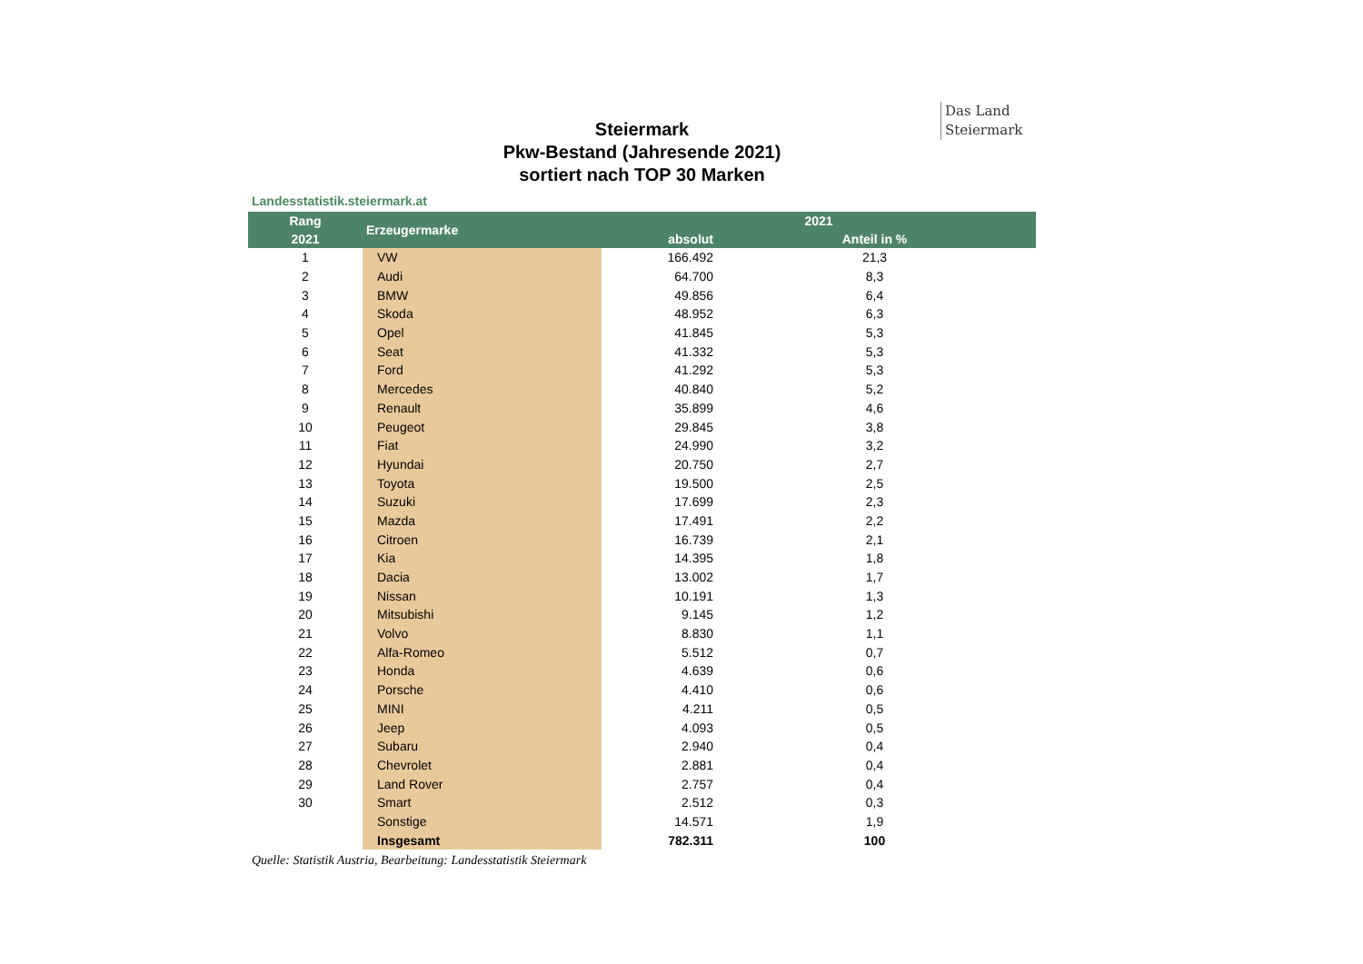Das Land
Steiermark
Steiermark
Pkw-Bestand (Jahresende 2021)
sortiert nach TOP 30 Marken
Landesstatistik.steiermark.at
| Rang | Erzeugermarke | 2021 | | |
| --- | --- | --- | --- | --- |
| 2021 | | absolut | | Anteil in % |
| 1 | VW | 166.492 | | 21,3 |
| 2 | Audi | 64.700 | | 8,3 |
| 3 | BMW | 49.856 | | 6,4 |
| 4 | Skoda | 48.952 | | 6,3 |
| 5 | Opel | 41.845 | | 5,3 |
| 6 | Seat | 41.332 | | 5,3 |
| 7 | Ford | 41.292 | | 5,3 |
| 8 | Mercedes | 40.840 | | 5,2 |
| 9 | Renault | 35.899 | | 4,6 |
| 10 | Peugeot | 29.845 | | 3,8 |
| 11 | Fiat | 24.990 | | 3,2 |
| 12 | Hyundai | 20.750 | | 2,7 |
| 13 | Toyota | 19.500 | | 2,5 |
| 14 | Suzuki | 17.699 | | 2,3 |
| 15 | Mazda | 17.491 | | 2,2 |
| 16 | Citroen | 16.739 | | 2,1 |
| 17 | Kia | 14.395 | | 1,8 |
| 18 | Dacia | 13.002 | | 1,7 |
| 19 | Nissan | 10.191 | | 1,3 |
| 20 | Mitsubishi | 9.145 | | 1,2 |
| 21 | Volvo | 8.830 | | 1,1 |
| 22 | Alfa-Romeo | 5.512 | | 0,7 |
| 23 | Honda | 4.639 | | 0,6 |
| 24 | Porsche | 4.410 | | 0,6 |
| 25 | MINI | 4.211 | | 0,5 |
| 26 | Jeep | 4.093 | | 0,5 |
| 27 | Subaru | 2.940 | | 0,4 |
| 28 | Chevrolet | 2.881 | | 0,4 |
| 29 | Land Rover | 2.757 | | 0,4 |
| 30 | Smart | 2.512 | | 0,3 |
| | Sonstige | 14.571 | | 1,9 |
| | Insgesamt | 782.311 | | 100 |
Quelle: Statistik Austria, Bearbeitung: Landesstatistik Steiermark